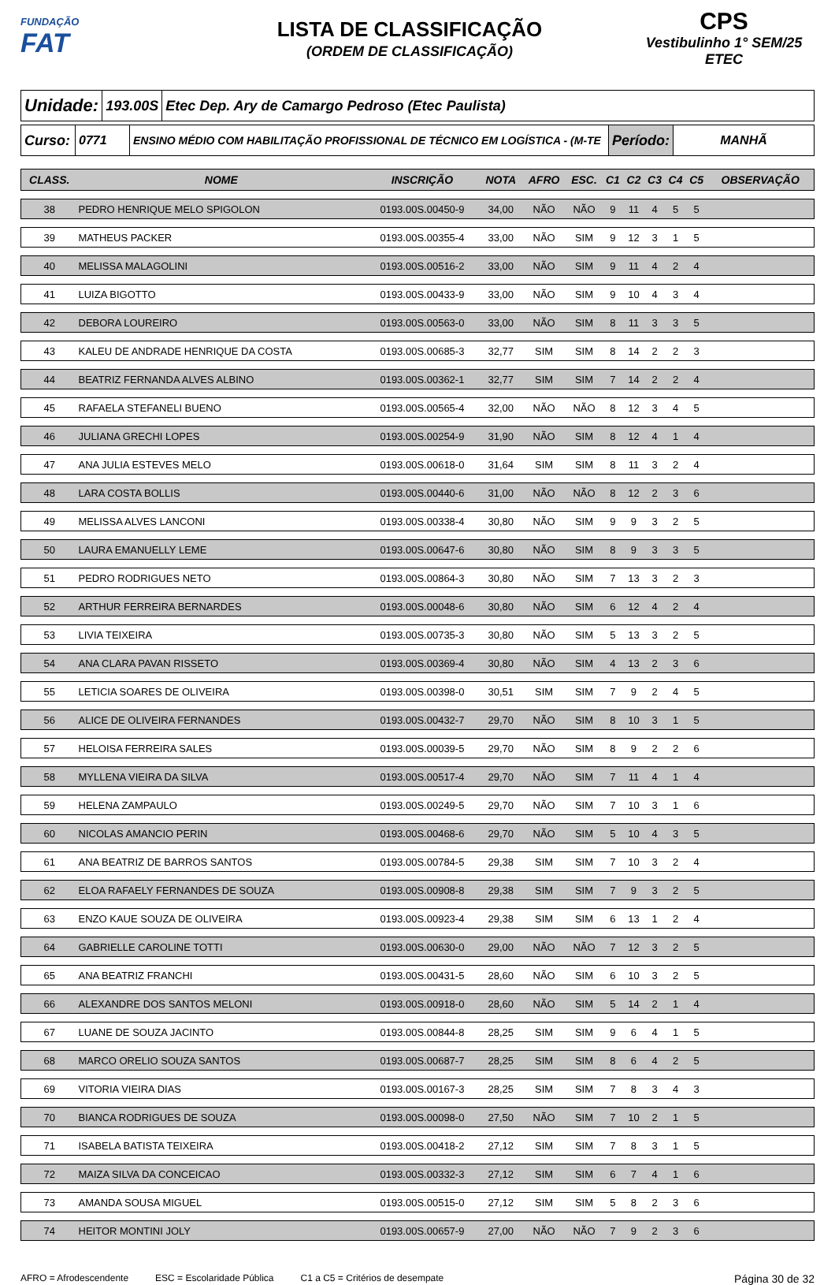FUNDAÇÃO
FAT
LISTA DE CLASSIFICAÇÃO
(ORDEM DE CLASSIFICAÇÃO)
CPS
Vestibulinho 1° SEM/25
ETEC
Unidade:
193.00S
Etec Dep. Ary de Camargo Pedroso (Etec Paulista)
Curso:
0771
ENSINO MÉDIO COM HABILITAÇÃO PROFISSIONAL DE TÉCNICO EM LOGÍSTICA - (M-TE
Período: MANHÃ
| CLASS. | NOME | INSCRIÇÃO | NOTA | AFRO | ESC. | C1 | C2 | C3 | C4 | C5 | OBSERVAÇÃO |
| --- | --- | --- | --- | --- | --- | --- | --- | --- | --- | --- | --- |
| 38 | PEDRO HENRIQUE MELO SPIGOLON | 0193.00S.00450-9 | 34,00 | NÃO | NÃO | 9 | 11 | 4 | 5 | 5 | |
| 39 | MATHEUS PACKER | 0193.00S.00355-4 | 33,00 | NÃO | SIM | 9 | 12 | 3 | 1 | 5 | |
| 40 | MELISSA MALAGOLINI | 0193.00S.00516-2 | 33,00 | NÃO | SIM | 9 | 11 | 4 | 2 | 4 | |
| 41 | LUIZA BIGOTTO | 0193.00S.00433-9 | 33,00 | NÃO | SIM | 9 | 10 | 4 | 3 | 4 | |
| 42 | DEBORA LOUREIRO | 0193.00S.00563-0 | 33,00 | NÃO | SIM | 8 | 11 | 3 | 3 | 5 | |
| 43 | KALEU DE ANDRADE HENRIQUE DA COSTA | 0193.00S.00685-3 | 32,77 | SIM | SIM | 8 | 14 | 2 | 2 | 3 | |
| 44 | BEATRIZ FERNANDA ALVES ALBINO | 0193.00S.00362-1 | 32,77 | SIM | SIM | 7 | 14 | 2 | 2 | 4 | |
| 45 | RAFAELA STEFANELI BUENO | 0193.00S.00565-4 | 32,00 | NÃO | NÃO | 8 | 12 | 3 | 4 | 5 | |
| 46 | JULIANA GRECHI LOPES | 0193.00S.00254-9 | 31,90 | NÃO | SIM | 8 | 12 | 4 | 1 | 4 | |
| 47 | ANA JULIA ESTEVES MELO | 0193.00S.00618-0 | 31,64 | SIM | SIM | 8 | 11 | 3 | 2 | 4 | |
| 48 | LARA COSTA BOLLIS | 0193.00S.00440-6 | 31,00 | NÃO | NÃO | 8 | 12 | 2 | 3 | 6 | |
| 49 | MELISSA ALVES LANCONI | 0193.00S.00338-4 | 30,80 | NÃO | SIM | 9 | 9 | 3 | 2 | 5 | |
| 50 | LAURA EMANUELLY LEME | 0193.00S.00647-6 | 30,80 | NÃO | SIM | 8 | 9 | 3 | 3 | 5 | |
| 51 | PEDRO RODRIGUES NETO | 0193.00S.00864-3 | 30,80 | NÃO | SIM | 7 | 13 | 3 | 2 | 3 | |
| 52 | ARTHUR FERREIRA BERNARDES | 0193.00S.00048-6 | 30,80 | NÃO | SIM | 6 | 12 | 4 | 2 | 4 | |
| 53 | LIVIA TEIXEIRA | 0193.00S.00735-3 | 30,80 | NÃO | SIM | 5 | 13 | 3 | 2 | 5 | |
| 54 | ANA CLARA PAVAN RISSETO | 0193.00S.00369-4 | 30,80 | NÃO | SIM | 4 | 13 | 2 | 3 | 6 | |
| 55 | LETICIA SOARES DE OLIVEIRA | 0193.00S.00398-0 | 30,51 | SIM | SIM | 7 | 9 | 2 | 4 | 5 | |
| 56 | ALICE DE OLIVEIRA FERNANDES | 0193.00S.00432-7 | 29,70 | NÃO | SIM | 8 | 10 | 3 | 1 | 5 | |
| 57 | HELOISA FERREIRA SALES | 0193.00S.00039-5 | 29,70 | NÃO | SIM | 8 | 9 | 2 | 2 | 6 | |
| 58 | MYLLENA VIEIRA DA SILVA | 0193.00S.00517-4 | 29,70 | NÃO | SIM | 7 | 11 | 4 | 1 | 4 | |
| 59 | HELENA ZAMPAULO | 0193.00S.00249-5 | 29,70 | NÃO | SIM | 7 | 10 | 3 | 1 | 6 | |
| 60 | NICOLAS AMANCIO PERIN | 0193.00S.00468-6 | 29,70 | NÃO | SIM | 5 | 10 | 4 | 3 | 5 | |
| 61 | ANA BEATRIZ DE BARROS SANTOS | 0193.00S.00784-5 | 29,38 | SIM | SIM | 7 | 10 | 3 | 2 | 4 | |
| 62 | ELOA RAFAELY FERNANDES DE SOUZA | 0193.00S.00908-8 | 29,38 | SIM | SIM | 7 | 9 | 3 | 2 | 5 | |
| 63 | ENZO KAUE SOUZA DE OLIVEIRA | 0193.00S.00923-4 | 29,38 | SIM | SIM | 6 | 13 | 1 | 2 | 4 | |
| 64 | GABRIELLE CAROLINE TOTTI | 0193.00S.00630-0 | 29,00 | NÃO | NÃO | 7 | 12 | 3 | 2 | 5 | |
| 65 | ANA BEATRIZ FRANCHI | 0193.00S.00431-5 | 28,60 | NÃO | SIM | 6 | 10 | 3 | 2 | 5 | |
| 66 | ALEXANDRE DOS SANTOS MELONI | 0193.00S.00918-0 | 28,60 | NÃO | SIM | 5 | 14 | 2 | 1 | 4 | |
| 67 | LUANE DE SOUZA JACINTO | 0193.00S.00844-8 | 28,25 | SIM | SIM | 9 | 6 | 4 | 1 | 5 | |
| 68 | MARCO ORELIO SOUZA SANTOS | 0193.00S.00687-7 | 28,25 | SIM | SIM | 8 | 6 | 4 | 2 | 5 | |
| 69 | VITORIA VIEIRA DIAS | 0193.00S.00167-3 | 28,25 | SIM | SIM | 7 | 8 | 3 | 4 | 3 | |
| 70 | BIANCA RODRIGUES DE SOUZA | 0193.00S.00098-0 | 27,50 | NÃO | SIM | 7 | 10 | 2 | 1 | 5 | |
| 71 | ISABELA BATISTA TEIXEIRA | 0193.00S.00418-2 | 27,12 | SIM | SIM | 7 | 8 | 3 | 1 | 5 | |
| 72 | MAIZA SILVA DA CONCEICAO | 0193.00S.00332-3 | 27,12 | SIM | SIM | 6 | 7 | 4 | 1 | 6 | |
| 73 | AMANDA SOUSA MIGUEL | 0193.00S.00515-0 | 27,12 | SIM | SIM | 5 | 8 | 2 | 3 | 6 | |
| 74 | HEITOR MONTINI JOLY | 0193.00S.00657-9 | 27,00 | NÃO | NÃO | 7 | 9 | 2 | 3 | 6 | |
AFRO = Afrodescendente ESC = Escolaridade Pública C1 a C5 = Critérios de desempate Página 30 de 32